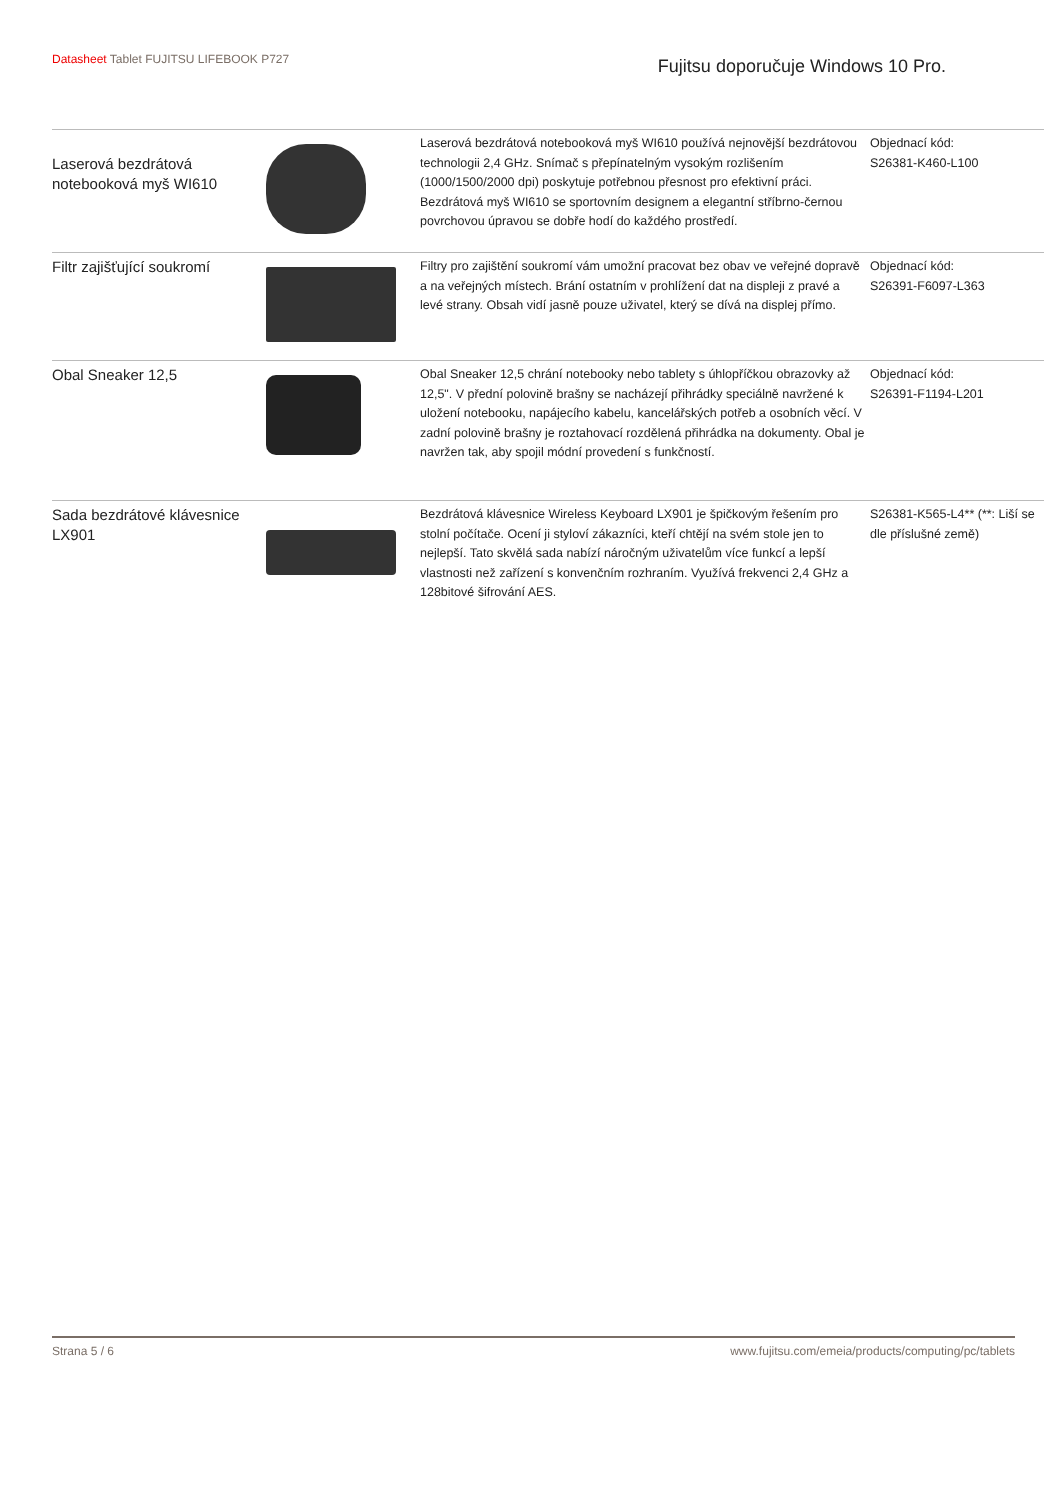Datasheet Tablet FUJITSU LIFEBOOK P727
Fujitsu doporučuje Windows 10 Pro.
| Laserová bezdrátová notebooková myš WI610 | | Laserová bezdrátová notebooková myš WI610 používá nejnovější bezdrátovou technologii 2,4 GHz. Snímač s přepínatelným vysokým rozlišením (1000/1500/2000 dpi) poskytuje potřebnou přesnost pro efektivní práci. Bezdrátová myš WI610 se sportovním designem a elegantní stříbrno-černou povrchovou úpravou se dobře hodí do každého prostředí. | Objednací kód: S26381-K460-L100 |
| Filtr zajišťující soukromí | | Filtry pro zajištění soukromí vám umožní pracovat bez obav ve veřejné dopravě a na veřejných místech. Brání ostatním v prohlížení dat na displeji z pravé a levé strany. Obsah vidí jasně pouze uživatel, který se dívá na displej přímo. | Objednací kód: S26391-F6097-L363 |
| Obal Sneaker 12,5 | | Obal Sneaker 12,5 chrání notebooky nebo tablety s úhlopříčkou obrazovky až 12,5". V přední polovině brašny se nacházejí přihrádky speciálně navržené k uložení notebooku, napájecího kabelu, kancelářských potřeb a osobních věcí. V zadní polovině brašny je roztahovací rozdělená přihrádka na dokumenty. Obal je navržen tak, aby spojil módní provedení s funkčností. | Objednací kód: S26391-F1194-L201 |
| Sada bezdrátové klávesnice LX901 | | Bezdrátová klávesnice Wireless Keyboard LX901 je špičkovým řešením pro stolní počítače. Ocení ji styloví zákazníci, kteří chtějí na svém stole jen to nejlepší. Tato skvělá sada nabízí náročným uživatelům více funkcí a lepší vlastnosti než zařízení s konvenčním rozhraním. Využívá frekvenci 2,4 GHz a 128bitové šifrování AES. | S26381-K565-L4** (**: Liší se dle příslušné země) |
Strana 5 / 6 www.fujitsu.com/emeia/products/computing/pc/tablets